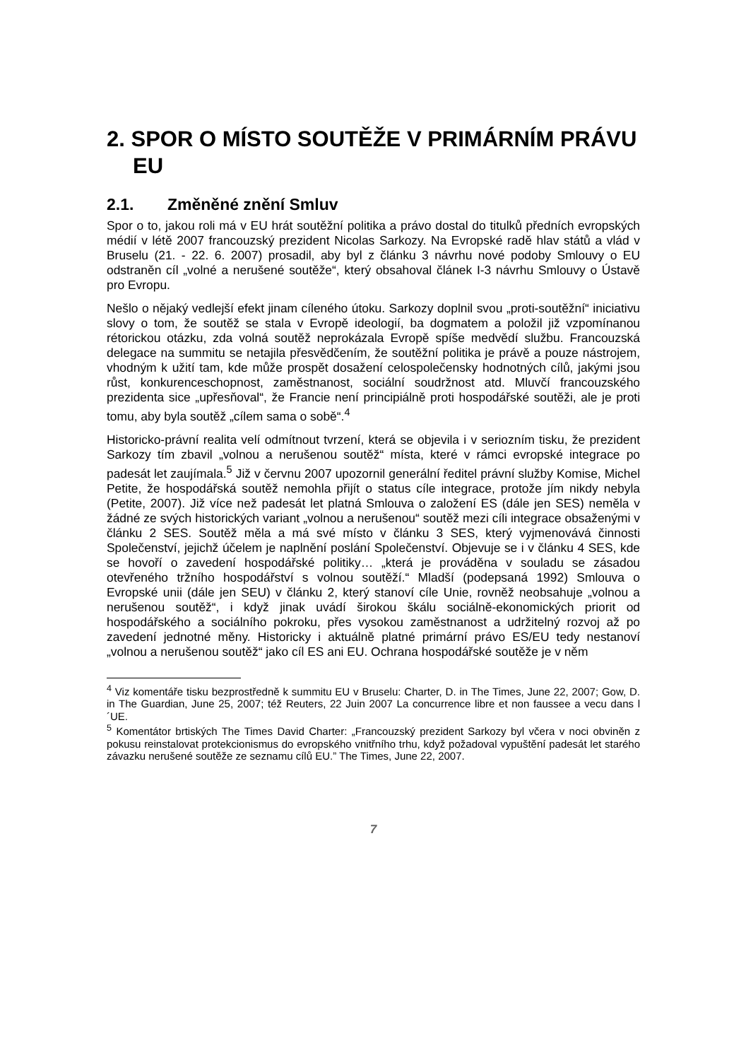2. SPOR O MÍSTO SOUTĚŽE V PRIMÁRNÍM PRÁVU EU
2.1. Změněné znění Smluv
Spor o to, jakou roli má v EU hrát soutěžní politika a právo dostal do titulků předních evropských médií v létě 2007 francouzský prezident Nicolas Sarkozy. Na Evropské radě hlav států a vlád v Bruselu (21. - 22. 6. 2007) prosadil, aby byl z článku 3 návrhu nové podoby Smlouvy o EU odstraněn cíl „volné a nerušené soutěže“, který obsahoval článek I-3 návrhu Smlouvy o Ústavě pro Evropu.
Nešlo o nějaký vedlejší efekt jinam cíleného útoku. Sarkozy doplnil svou „proti-soutěžní“ iniciativu slovy o tom, že soutěž se stala v Evropě ideologií, ba dogmatem a položil již vzpomínanou rétorickou otázku, zda volná soutěž neprokázala Evropě spíše medvědí službu. Francouzská delegace na summitu se netajila přesvědčením, že soutěžní politika je právě a pouze nástrojem, vhodným k užití tam, kde může prospět dosažení celospolečensky hodnotných cílů, jakými jsou růst, konkurenceschopnost, zaměstnanost, sociální soudržnost atd. Mluvčí francouzského prezidenta sice „upřesňoval“, že Francie není principiálně proti hospodářské soutěži, ale je proti tomu, aby byla soutěž „cílem sama o sobě“.<sup>4</sup>
Historicko-právní realita velí odmítnout tvrzení, která se objevila i v seriozním tisku, že prezident Sarkozy tím zbavil „volnou a nerušenou soutěž“ místa, které v rámci evropské integrace po padesát let zaujímala.<sup>5</sup> Již v červnu 2007 upozornil generální ředitel právní služby Komise, Michel Petite, že hospodářská soutěž nemohla přijít o status cíle integrace, protože jím nikdy nebyla (Petite, 2007). Již více než padesát let platná Smlouva o založení ES (dále jen SES) neměla v žádné ze svých historických variant „volnou a nerušenou“ soutěž mezi cíli integrace obsaženými v článku 2 SES. Soutěž měla a má své místo v článku 3 SES, který vyjmenovává činnosti Společenství, jejichž účelem je naplnění poslání Společenství. Objevuje se i v článku 4 SES, kde se hovoří o zavedení hospodářské politiky… „která je prováděna v souladu se zásadou otevřeného tržního hospodářství s volnou soutěží.“ Mladší (podepsaná 1992) Smlouva o Evropské unii (dále jen SEU) v článku 2, který stanoví cíle Unie, rovněž neobsahuje „volnou a nerušenou soutěž“, i když jinak uvádí širokou škálu sociálně-ekonomických priorit od hospodářského a sociálního pokroku, přes vysokou zaměstnanost a udržitelný rozvoj až po zavedení jednotné měny. Historicky i aktuálně platné primární právo ES/EU tedy nestanoví „volnou a nerušenou soutěž“ jako cíl ES ani EU. Ochrana hospodářské soutěže je v něm
<sup>4</sup> Viz komentáře tisku bezprostředně k summitu EU v Bruselu: Charter, D. in The Times, June 22, 2007; Gow, D. in The Guardian, June 25, 2007; též Reuters, 22 Juin 2007 La concurrence libre et non faussee a vecu dans l´UE.
<sup>5</sup> Komentátor brtiských The Times David Charter: „Francouzský prezident Sarkozy byl včera v noci obviněn z pokusu reinstalovat protekcionismus do evropského vnitřního trhu, když požadoval vypuštění padesát let starého závazku nerušené soutěže ze seznamu cílů EU.” The Times, June 22, 2007.
7